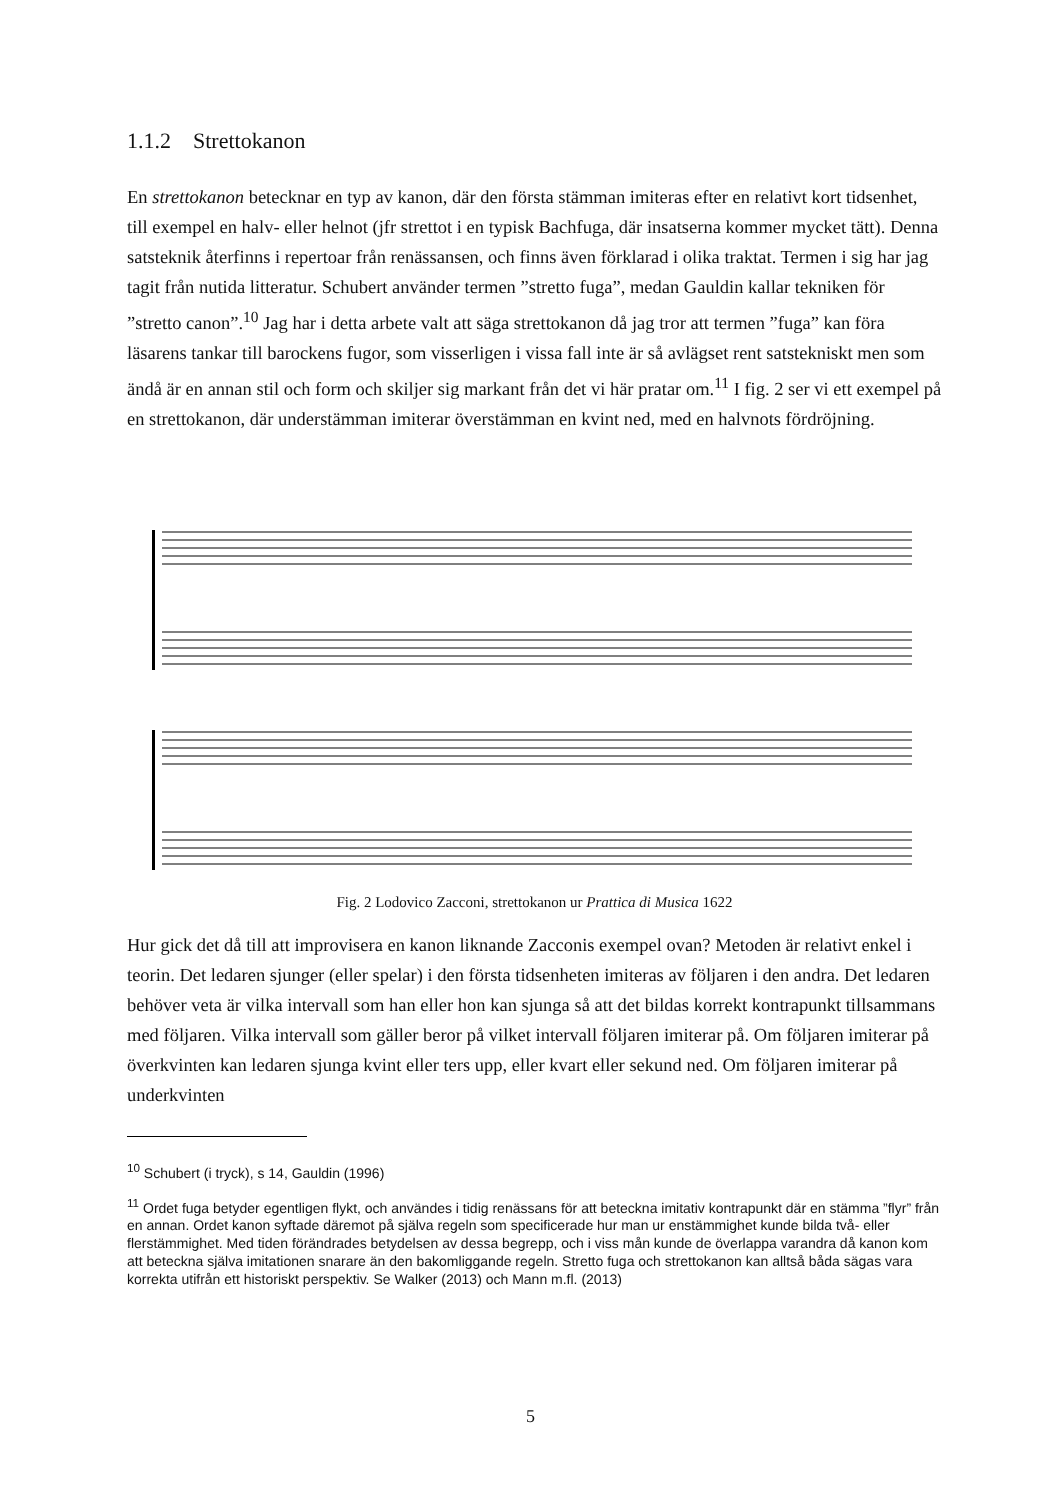1.1.2 Strettokanon
En strettokanon betecknar en typ av kanon, där den första stämman imiteras efter en relativt kort tidsenhet, till exempel en halv- eller helnot (jfr strettot i en typisk Bachfuga, där insatserna kommer mycket tätt). Denna satsteknik återfinns i repertoar från renässansen, och finns även förklarad i olika traktat. Termen i sig har jag tagit från nutida litteratur. Schubert använder termen ”stretto fuga”, medan Gauldin kallar tekniken för ”stretto canon”.<sup>10</sup> Jag har i detta arbete valt att säga strettokanon då jag tror att termen ”fuga” kan föra läsarens tankar till barockens fugor, som visserligen i vissa fall inte är så avlägset rent satstekniskt men som ändå är en annan stil och form och skiljer sig markant från det vi här pratar om.<sup>11</sup> I fig. 2 ser vi ett exempel på en strettokanon, där understämman imiterar överstämman en kvint ned, med en halvnots fördröjning.
Fig. 2 Lodovico Zacconi, strettokanon ur Prattica di Musica 1622
Hur gick det då till att improvisera en kanon liknande Zacconis exempel ovan? Metoden är relativt enkel i teorin. Det ledaren sjunger (eller spelar) i den första tidsenheten imiteras av följaren i den andra. Det ledaren behöver veta är vilka intervall som han eller hon kan sjunga så att det bildas korrekt kontrapunkt tillsammans med följaren. Vilka intervall som gäller beror på vilket intervall följaren imiterar på. Om följaren imiterar på överkvinten kan ledaren sjunga kvint eller ters upp, eller kvart eller sekund ned. Om följaren imiterar på underkvinten
<sup>10</sup> Schubert (i tryck), s 14, Gauldin (1996)
<sup>11</sup> Ordet fuga betyder egentligen flykt, och användes i tidig renässans för att beteckna imitativ kontrapunkt där en stämma ”flyr” från en annan. Ordet kanon syftade däremot på själva regeln som specificerade hur man ur enstämmighet kunde bilda två- eller flerstämmighet. Med tiden förändrades betydelsen av dessa begrepp, och i viss mån kunde de överlappa varandra då kanon kom att beteckna själva imitationen snarare än den bakomliggande regeln. Stretto fuga och strettokanon kan alltså båda sägas vara korrekta utifrån ett historiskt perspektiv. Se Walker (2013) och Mann m.fl. (2013)
5